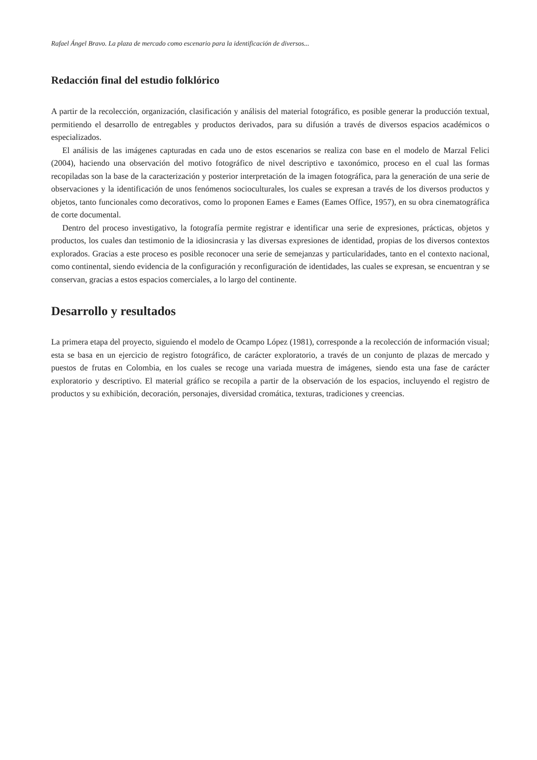Rafael Ángel Bravo. La plaza de mercado como escenario para la identificación de diversos...
Redacción final del estudio folklórico
A partir de la recolección, organización, clasificación y análisis del material fotográfico, es posible generar la producción textual, permitiendo el desarrollo de entregables y productos derivados, para su difusión a través de diversos espacios académicos o especializados.
El análisis de las imágenes capturadas en cada uno de estos escenarios se realiza con base en el modelo de Marzal Felici (2004), haciendo una observación del motivo fotográfico de nivel descriptivo e taxonómico, proceso en el cual las formas recopiladas son la base de la caracterización y posterior interpretación de la imagen fotográfica, para la generación de una serie de observaciones y la identificación de unos fenómenos socioculturales, los cuales se expresan a través de los diversos productos y objetos, tanto funcionales como decorativos, como lo proponen Eames e Eames (Eames Office, 1957), en su obra cinematográfica de corte documental.
Dentro del proceso investigativo, la fotografía permite registrar e identificar una serie de expresiones, prácticas, objetos y productos, los cuales dan testimonio de la idiosincrasia y las diversas expresiones de identidad, propias de los diversos contextos explorados. Gracias a este proceso es posible reconocer una serie de semejanzas y particularidades, tanto en el contexto nacional, como continental, siendo evidencia de la configuración y reconfiguración de identidades, las cuales se expresan, se encuentran y se conservan, gracias a estos espacios comerciales, a lo largo del continente.
Desarrollo y resultados
La primera etapa del proyecto, siguiendo el modelo de Ocampo López (1981), corresponde a la recolección de información visual; esta se basa en un ejercicio de registro fotográfico, de carácter exploratorio, a través de un conjunto de plazas de mercado y puestos de frutas en Colombia, en los cuales se recoge una variada muestra de imágenes, siendo esta una fase de carácter exploratorio y descriptivo. El material gráfico se recopila a partir de la observación de los espacios, incluyendo el registro de productos y su exhibición, decoración, personajes, diversidad cromática, texturas, tradiciones y creencias.